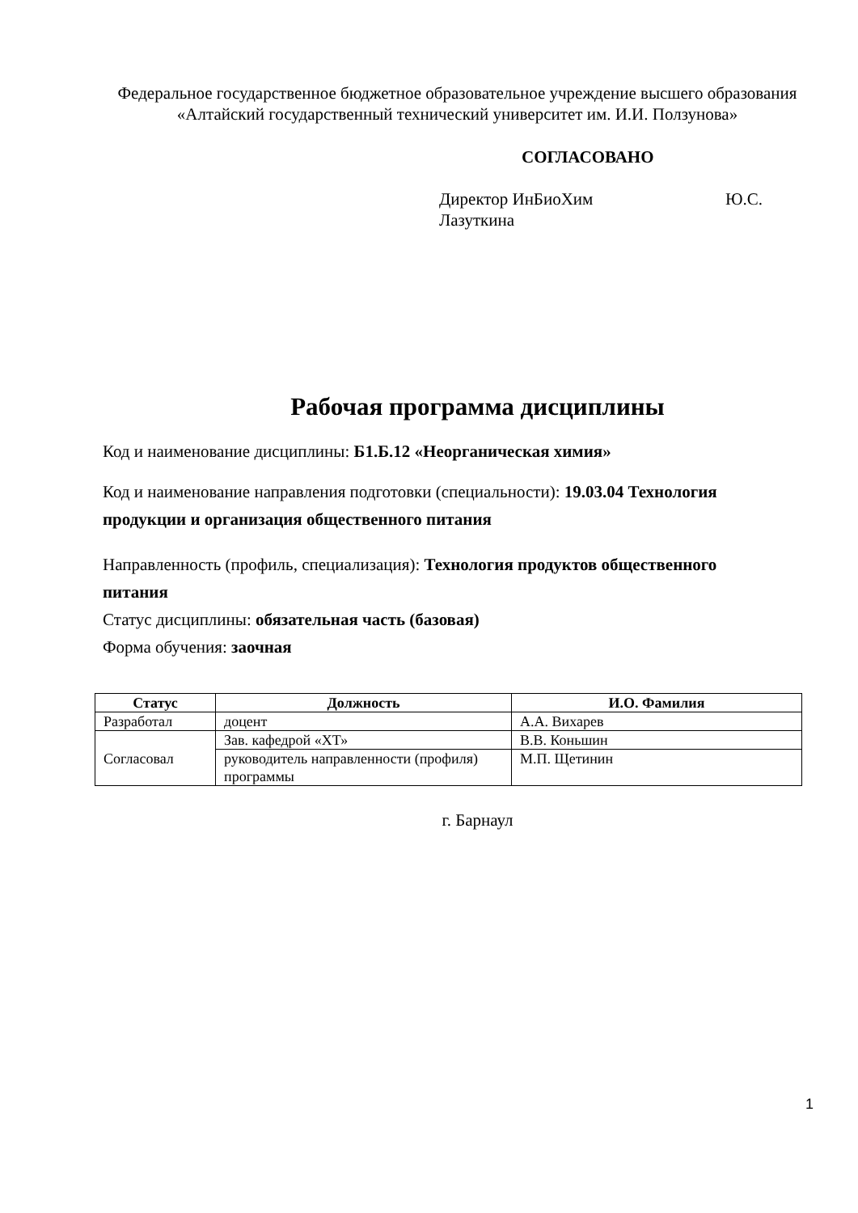Федеральное государственное бюджетное образовательное учреждение высшего образования
«Алтайский государственный технический университет им. И.И. Ползунова»
СОГЛАСОВАНО
Директор ИнБиоХим Ю.С.
Лазуткина
Рабочая программа дисциплины
Код и наименование дисциплины: Б1.Б.12 «Неорганическая химия»
Код и наименование направления подготовки (специальности): 19.03.04 Технология продукции и организация общественного питания
Направленность (профиль, специализация): Технология продуктов общественного питания
Статус дисциплины: обязательная часть (базовая)
Форма обучения: заочная
| Статус | Должность | И.О. Фамилия |
| --- | --- | --- |
| Разработал | доцент | А.А. Вихарев |
| Согласовал | Зав. кафедрой «ХТ» | В.В. Коньшин |
| | руководитель направленности (профиля) программы | М.П. Щетинин |
г. Барнаул
1